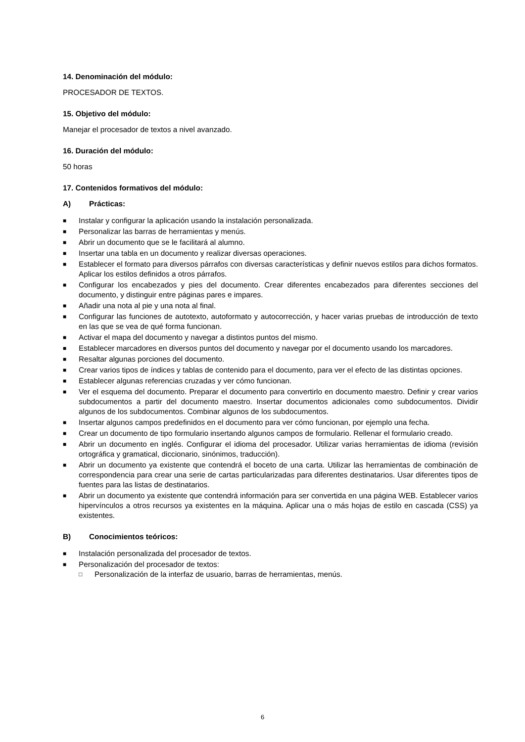14. Denominación del módulo:
PROCESADOR DE TEXTOS.
15. Objetivo del módulo:
Manejar el procesador de textos a nivel avanzado.
16. Duración del módulo:
50 horas
17. Contenidos formativos del módulo:
A) Prácticas:
■ Instalar y configurar la aplicación usando la instalación personalizada.
■ Personalizar las barras de herramientas y menús.
■ Abrir un documento que se le facilitará al alumno.
■ Insertar una tabla en un documento y realizar diversas operaciones.
■ Establecer el formato para diversos párrafos con diversas características y definir nuevos estilos para dichos formatos. Aplicar los estilos definidos a otros párrafos.
■ Configurar los encabezados y pies del documento. Crear diferentes encabezados para diferentes secciones del documento, y distinguir entre páginas pares e impares.
■ Añadir una nota al pie y una nota al final.
■ Configurar las funciones de autotexto, autoformato y autocorrección, y hacer varias pruebas de introducción de texto en las que se vea de qué forma funcionan.
■ Activar el mapa del documento y navegar a distintos puntos del mismo.
■ Establecer marcadores en diversos puntos del documento y navegar por el documento usando los marcadores.
■ Resaltar algunas porciones del documento.
■ Crear varios tipos de índices y tablas de contenido para el documento, para ver el efecto de las distintas opciones.
■ Establecer algunas referencias cruzadas y ver cómo funcionan.
■ Ver el esquema del documento. Preparar el documento para convertirlo en documento maestro. Definir y crear varios subdocumentos a partir del documento maestro. Insertar documentos adicionales como subdocumentos. Dividir algunos de los subdocumentos. Combinar algunos de los subdocumentos.
■ Insertar algunos campos predefinidos en el documento para ver cómo funcionan, por ejemplo una fecha.
■ Crear un documento de tipo formulario insertando algunos campos de formulario. Rellenar el formulario creado.
■ Abrir un documento en inglés. Configurar el idioma del procesador. Utilizar varias herramientas de idioma (revisión ortográfica y gramatical, diccionario, sinónimos, traducción).
■ Abrir un documento ya existente que contendrá el boceto de una carta. Utilizar las herramientas de combinación de correspondencia para crear una serie de cartas particularizadas para diferentes destinatarios. Usar diferentes tipos de fuentes para las listas de destinatarios.
■ Abrir un documento ya existente que contendrá información para ser convertida en una página WEB. Establecer varios hipervínculos a otros recursos ya existentes en la máquina. Aplicar una o más hojas de estilo en cascada (CSS) ya existentes.
B) Conocimientos teóricos:
■ Instalación personalizada del procesador de textos.
■ Personalización del procesador de textos:
□ Personalización de la interfaz de usuario, barras de herramientas, menús.
6